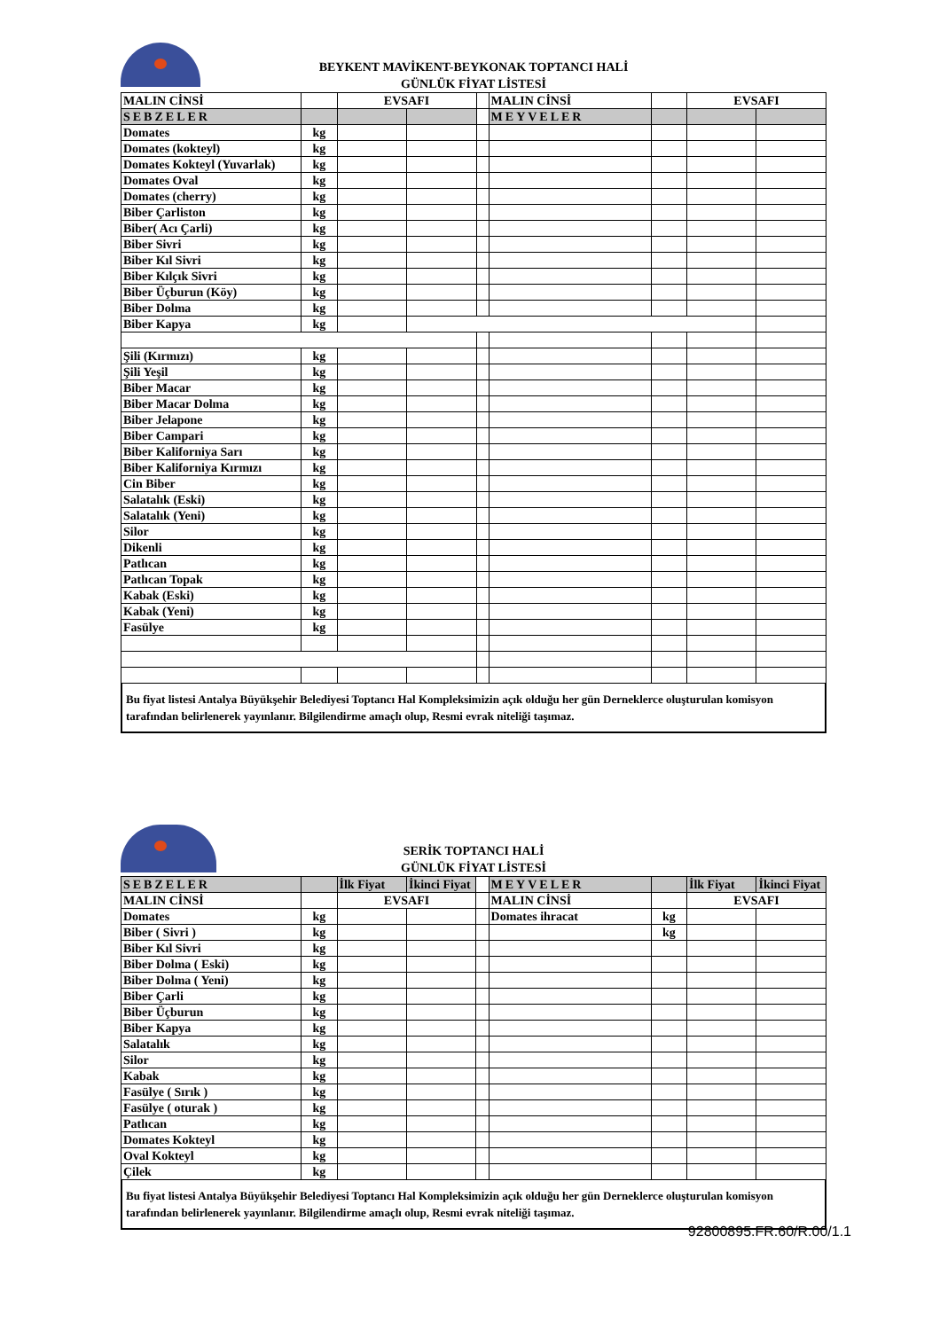BEYKENT MAVİKENT-BEYKONAK TOPTANCI HALİ
GÜNLÜK FİYAT LİSTESİ
| MALIN CİNSİ | | EVSAFI | | | MALIN CİNSİ | | EVSAFI | |
| SEBZELER | | | | | MEYVELER | | | |
| Domates | kg | | | | | | | |
| Domates (kokteyl) | kg | | | | | | | |
| Domates Kokteyl (Yuvarlak) | kg | | | | | | | |
| Domates Oval | kg | | | | | | | |
| Domates (cherry) | kg | | | | | | | |
| Biber Çarliston | kg | | | | | | | |
| Biber( Acı Çarli) | kg | | | | | | | |
| Biber Sivri | kg | | | | | | | |
| Biber Kıl Sivri | kg | | | | | | | |
| Biber Kılçık Sivri | kg | | | | | | | |
| Biber Üçburun (Köy) | kg | | | | | | | |
| Biber Dolma | kg | | | | | | | |
| Biber Kapya | kg | | | | | | | |
| Şili (Kırmızı) | kg | | | | | | | |
| Şili Yeşil | kg | | | | | | | |
| Biber Macar | kg | | | | | | | |
| Biber Macar Dolma | kg | | | | | | | |
| Biber Jelapone | kg | | | | | | | |
| Biber Campari | kg | | | | | | | |
| Biber Kaliforniya Sarı | kg | | | | | | | |
| Biber Kaliforniya Kırmızı | kg | | | | | | | |
| Cin Biber | kg | | | | | | | |
| Salatalık (Eski) | kg | | | | | | | |
| Salatalık (Yeni) | kg | | | | | | | |
| Silor | kg | | | | | | | |
| Dikenli | kg | | | | | | | |
| Patlıcan | kg | | | | | | | |
| Patlıcan Topak | kg | | | | | | | |
| Kabak (Eski) | kg | | | | | | | |
| Kabak (Yeni) | kg | | | | | | | |
| Fasülye | kg | | | | | | | |
Bu fiyat listesi Antalya Büyükşehir Belediyesi Toptancı Hal Kompleksimizin açık olduğu her gün Derneklerce oluşturulan komisyon tarafından belirlenerek yayınlanır. Bilgilendirme amaçlı olup, Resmi evrak niteliği taşımaz.
SERİK TOPTANCI HALİ
GÜNLÜK FİYAT LİSTESİ
| SEBZELER | | İlk Fiyat | İkinci Fiyat | | MEYVELER | | İlk Fiyat | İkinci Fiyat |
| MALIN CİNSİ | | EVSAFI | | | MALIN CİNSİ | | EVSAFI | |
| Domates | kg | | | | Domates ihracat | kg | | |
| Biber ( Sivri ) | kg | | | | | kg | | |
| Biber Kıl Sivri | kg | | | | | | | |
| Biber Dolma ( Eski) | kg | | | | | | | |
| Biber Dolma ( Yeni) | kg | | | | | | | |
| Biber Çarli | kg | | | | | | | |
| Biber Üçburun | kg | | | | | | | |
| Biber Kapya | kg | | | | | | | |
| Salatalık | kg | | | | | | | |
| Silor | kg | | | | | | | |
| Kabak | kg | | | | | | | |
| Fasülye ( Sırık ) | kg | | | | | | | |
| Fasülye ( oturak ) | kg | | | | | | | |
| Patlıcan | kg | | | | | | | |
| Domates Kokteyl | kg | | | | | | | |
| Oval Kokteyl | kg | | | | | | | |
| Çilek | kg | | | | | | | |
Bu fiyat listesi Antalya Büyükşehir Belediyesi Toptancı Hal Kompleksimizin açık olduğu her gün Derneklerce oluşturulan komisyon tarafından belirlenerek yayınlanır. Bilgilendirme amaçlı olup, Resmi evrak niteliği taşımaz.
92800895.FR.60/R.00/1.1